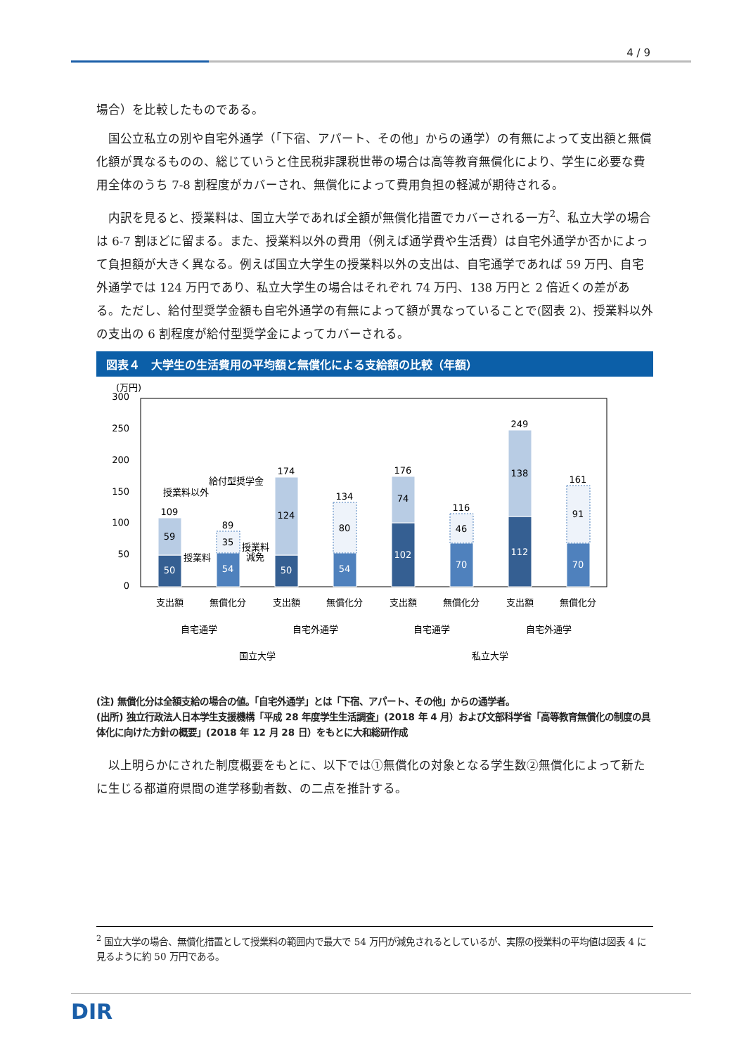4 / 9
場合）を比較したものである。
国公立私立の別や自宅外通学（「下宿、アパート、その他」からの通学）の有無によって支出額と無償化額が異なるものの、総じていうと住民税非課税世帯の場合は高等教育無償化により、学生に必要な費用全体のうち 7-8 割程度がカバーされ、無償化によって費用負担の軽減が期待される。
内訳を見ると、授業料は、国立大学であれば全額が無償化措置でカバーされる一方<sup>2</sup>、私立大学の場合は 6-7 割ほどに留まる。また、授業料以外の費用（例えば通学費や生活費）は自宅外通学か否かによって負担額が大きく異なる。例えば国立大学生の授業料以外の支出は、自宅通学であれば 59 万円、自宅外通学では 124 万円であり、私立大学生の場合はそれぞれ 74 万円、138 万円と 2 倍近くの差がある。ただし、給付型奨学金額も自宅外通学の有無によって額が異なっていることで(図表 2)、授業料以外の支出の 6 割程度が給付型奨学金によってカバーされる。
図表４　大学生の生活費用の平均額と無償化による支給額の比較（年額）
(万円)
300
250
200
150
100
50
0
50
59
109
54
35
89
50
124
174
54
80
134
102
74
176
70
46
116
112
138
249
70
91
161
支出額
無償化分
支出額
無償化分
支出額
無償化分
支出額
無償化分
自宅通学
自宅外通学
自宅通学
自宅外通学
国立大学
私立大学
授業料以外
給付型奨学金
授業料
授業料
減免
(注) 無償化分は全額支給の場合の値。「自宅外通学」とは「下宿、アパート、その他」からの通学者。
(出所) 独立行政法人日本学生支援機構「平成 28 年度学生生活調査」(2018 年 4 月）および文部科学省「高等教育無償化の制度の具体化に向けた方針の概要」(2018 年 12 月 28 日）をもとに大和総研作成
以上明らかにされた制度概要をもとに、以下では①無償化の対象となる学生数②無償化によって新たに生じる都道府県間の進学移動者数、の二点を推計する。
<sup>2</sup> 国立大学の場合、無償化措置として授業料の範囲内で最大で 54 万円が減免されるとしているが、実際の授業料の平均値は図表 4 に見るように約 50 万円である。
DIR